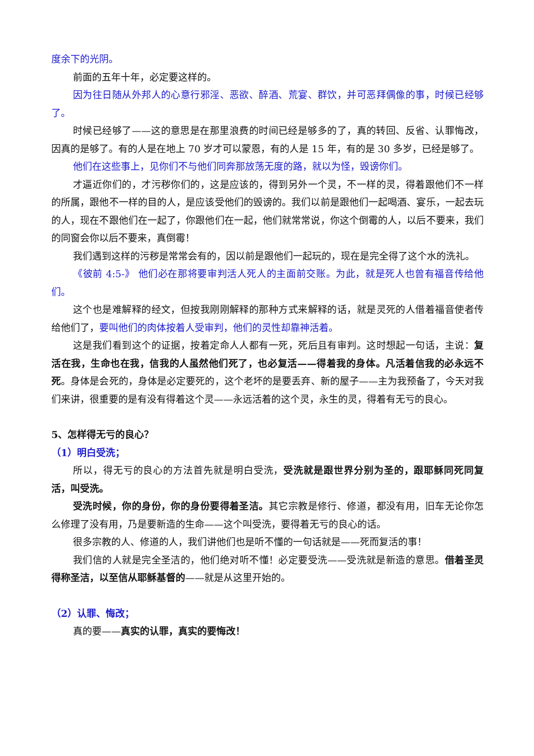度余下的光阴。
前面的五年十年，必定要这样的。
因为往日随从外邦人的心意行邪淫、恶欲、醉酒、荒宴、群饮，并可恶拜偶像的事，时候已经够了。
时候已经够了——这的意思是在那里浪费的时间已经是够多的了，真的转回、反省、认罪悔改，因真的是够了。有的人是在地上 70 岁才可以蒙恩，有的人是 15 年，有的是 30 多岁，已经是够了。
他们在这些事上，见你们不与他们同奔那放荡无度的路，就以为怪，毁谤你们。
才逼近你们的，才污秽你们的，这是应该的，得到另外一个灵，不一样的灵，得着跟他们不一样的所属，跟他不一样的目的人，是应该受他们的毁谤的。我们以前是跟他们一起喝酒、宴乐，一起去玩的人，现在不跟他们在一起了，你跟他们在一起，他们就常常说，你这个倒霉的人，以后不要来，我们的同窗会你以后不要来，真倒霉！
我们遇到这样的污秽是常常会有的，因以前是跟他们一起玩的，现在是完全得了这个水的洗礼。
《彼前 4:5-》 他们必在那将要审判活人死人的主面前交账。为此，就是死人也曾有福音传给他们。
这个也是难解释的经文，但按我刚刚解释的那种方式来解释的话，就是灵死的人借着福音使者传给他们了，要叫他们的肉体按着人受审判，他们的灵性却靠神活着。
这是我们看到这个的证据，按着定命人人都有一死，死后且有审判。这时想起一句话，主说：复活在我，生命也在我，信我的人虽然他们死了，也必复活——得着我的身体。凡活着信我的必永远不死。身体是会死的，身体是必定要死的，这个老坏的是要丢弃、新的屋子——主为我预备了，今天对我们来讲，很重要的是有没有得着这个灵——永远活着的这个灵，永生的灵，得着有无亏的良心。
5、怎样得无亏的良心？
（1）明白受洗；
所以，得无亏的良心的方法首先就是明白受洗，受洗就是跟世界分别为圣的，跟耶稣同死同复活，叫受洗。
受洗时候，你的身份，你的身份要得着圣洁。其它宗教是修行、修道，都没有用，旧车无论你怎么修理了没有用，乃是要新造的生命——这个叫受洗，要得着无亏的良心的话。
很多宗教的人、修道的人，我们讲他们也是听不懂的一句话就是——死而复活的事！
我们信的人就是完全圣洁的，他们绝对听不懂！必定要受洗——受洗就是新造的意思。借着圣灵得称圣洁，以至信从耶稣基督的——就是从这里开始的。
（2）认罪、悔改；
真的要——真实的认罪，真实的要悔改！